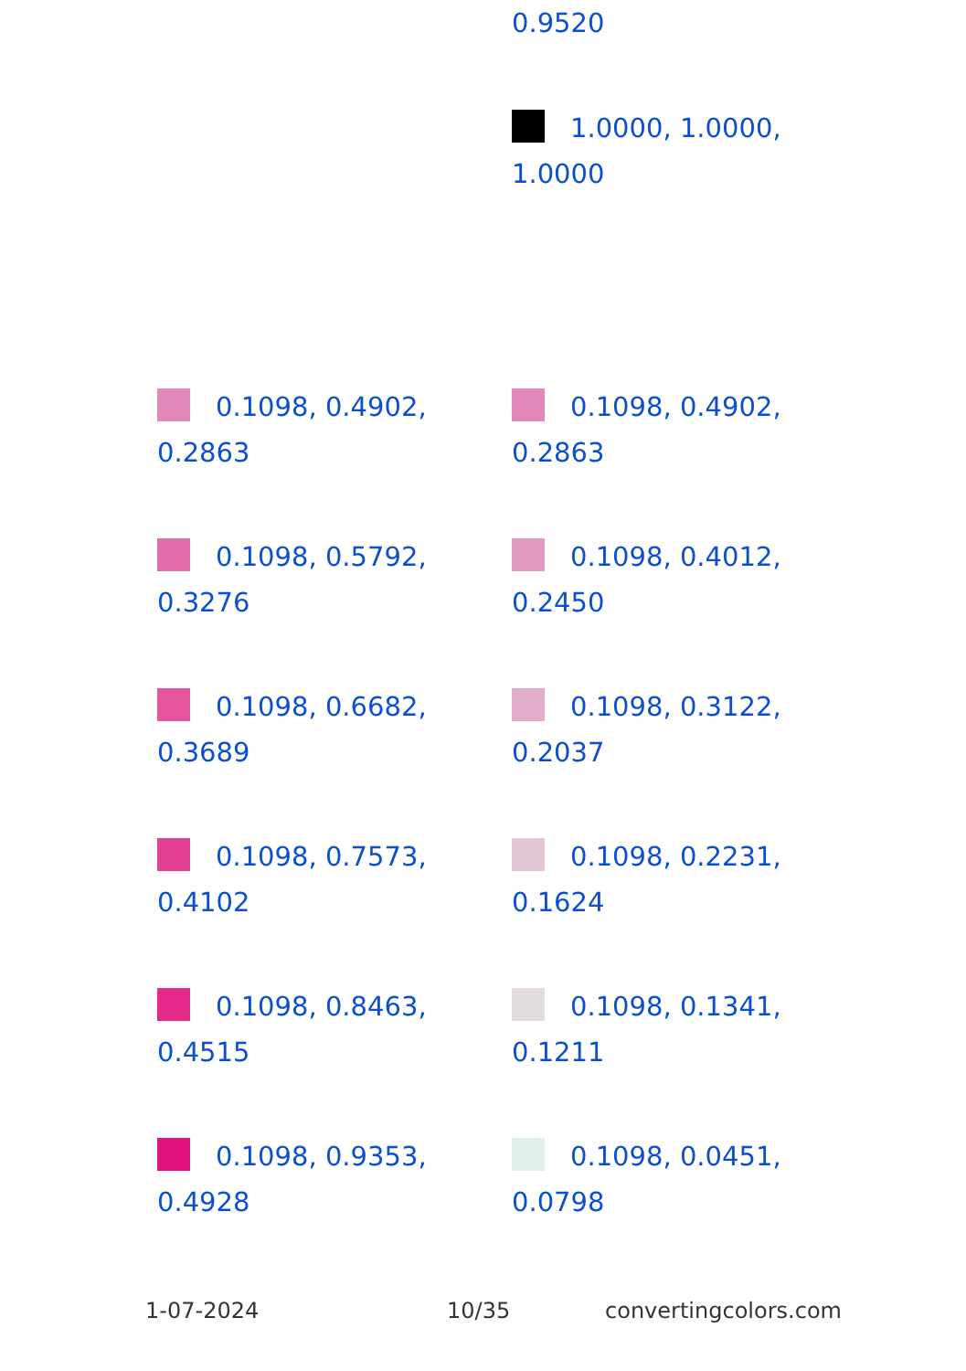0.9520
1.0000, 1.0000, 1.0000
0.1098, 0.4902, 0.2863
0.1098, 0.4902, 0.2863
0.1098, 0.5792, 0.3276
0.1098, 0.4012, 0.2450
0.1098, 0.6682, 0.3689
0.1098, 0.3122, 0.2037
0.1098, 0.7573, 0.4102
0.1098, 0.2231, 0.1624
0.1098, 0.8463, 0.4515
0.1098, 0.1341, 0.1211
0.1098, 0.9353, 0.4928
0.1098, 0.0451, 0.0798
1-07-2024 10/35 convertingcolors.com